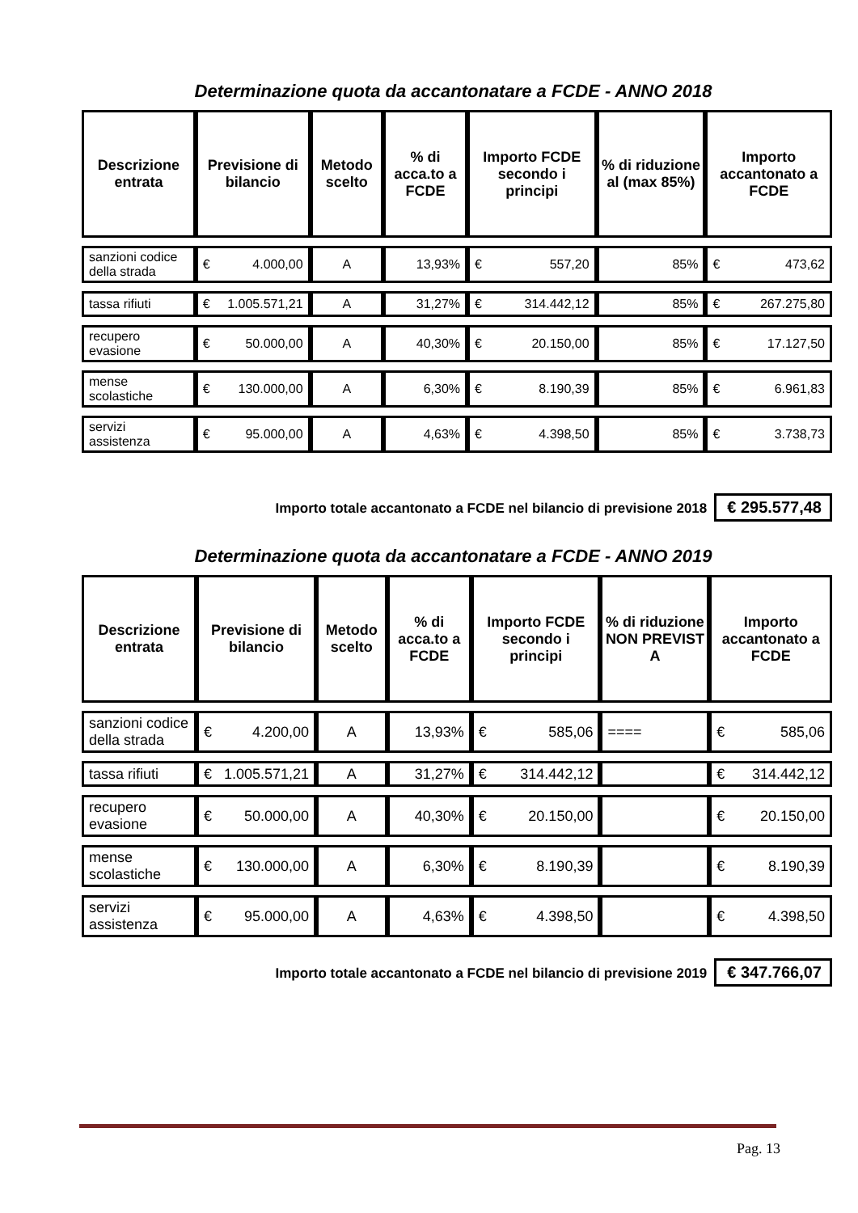Determinazione quota da accantonatare a FCDE - ANNO 2018
| Descrizione entrata | Previsione di bilancio | Metodo scelto | % di acca.to a FCDE | Importo FCDE secondo i principi | % di riduzione al (max 85%) | Importo accantonato a FCDE |
| --- | --- | --- | --- | --- | --- | --- |
| sanzioni codice della strada | € 4.000,00 | A | 13,93% | € 557,20 | 85% | € 473,62 |
| tassa rifiuti | € 1.005.571,21 | A | 31,27% | € 314.442,12 | 85% | € 267.275,80 |
| recupero evasione | € 50.000,00 | A | 40,30% | € 20.150,00 | 85% | € 17.127,50 |
| mense scolastiche | € 130.000,00 | A | 6,30% | € 8.190,39 | 85% | € 6.961,83 |
| servizi assistenza | € 95.000,00 | A | 4,63% | € 4.398,50 | 85% | € 3.738,73 |
Importo totale accantonato a FCDE nel bilancio di previsione 2018 € 295.577,48
Determinazione quota da accantonatare a FCDE - ANNO 2019
| Descrizione entrata | Previsione di bilancio | Metodo scelto | % di acca.to a FCDE | Importo FCDE secondo i principi | % di riduzione NON PREVIST A | Importo accantonato a FCDE |
| --- | --- | --- | --- | --- | --- | --- |
| sanzioni codice della strada | € 4.200,00 | A | 13,93% | € 585,06 | ==== | € 585,06 |
| tassa rifiuti | € 1.005.571,21 | A | 31,27% | € 314.442,12 | | € 314.442,12 |
| recupero evasione | € 50.000,00 | A | 40,30% | € 20.150,00 | | € 20.150,00 |
| mense scolastiche | € 130.000,00 | A | 6,30% | € 8.190,39 | | € 8.190,39 |
| servizi assistenza | € 95.000,00 | A | 4,63% | € 4.398,50 | | € 4.398,50 |
Importo totale accantonato a FCDE nel bilancio di previsione 2019 € 347.766,07
Pag. 13